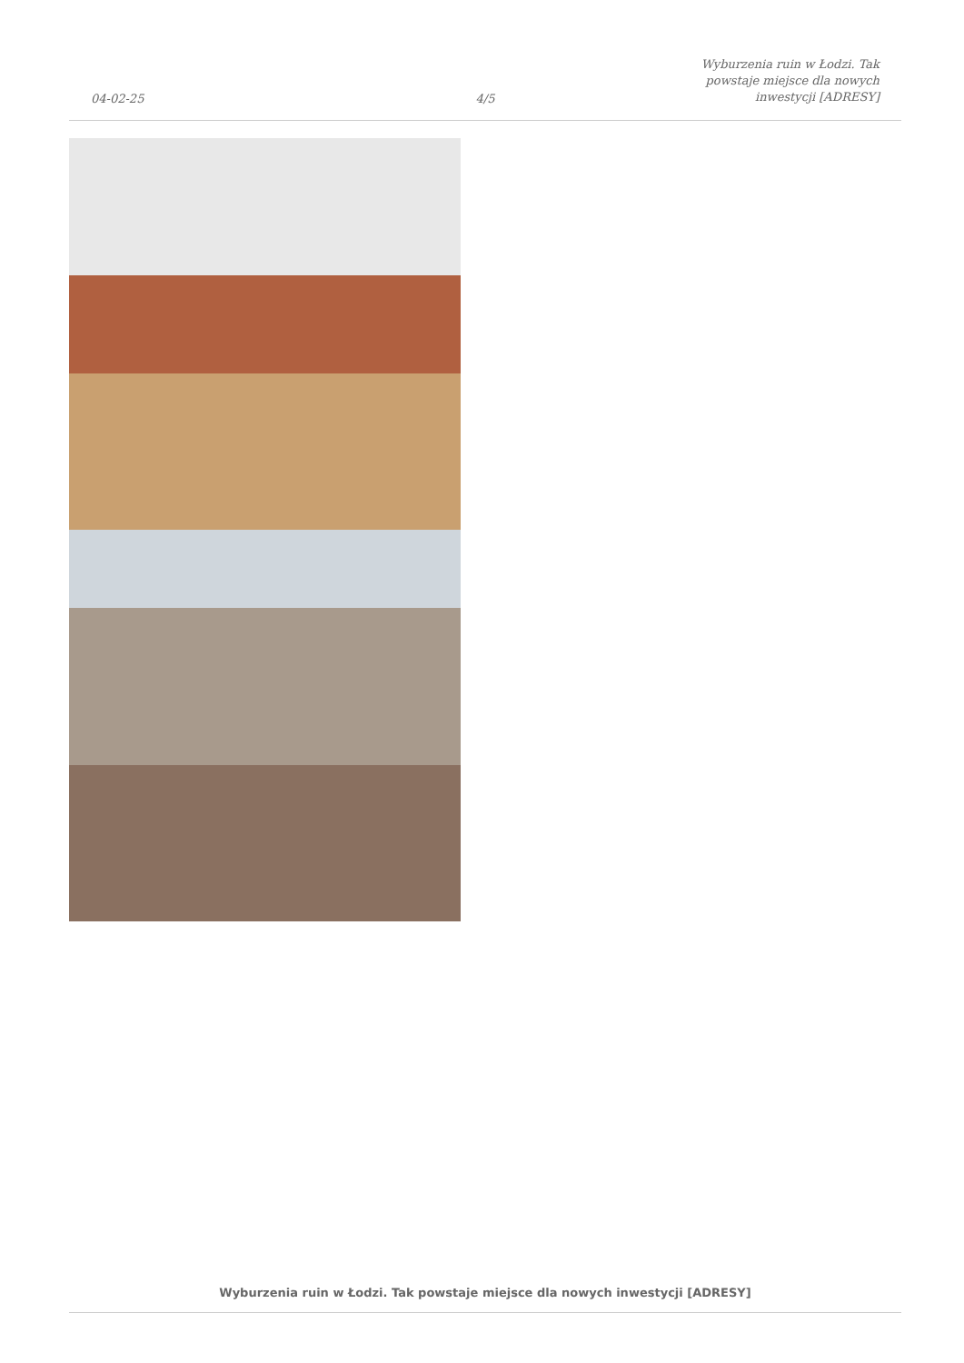04-02-25
4/5
Wyburzenia ruin w Łodzi. Tak powstaje miejsce dla nowych inwestycji [ADRESY]
Wyburzenia ruin w Łodzi. Tak powstaje miejsce dla nowych inwestycji [ADRESY]